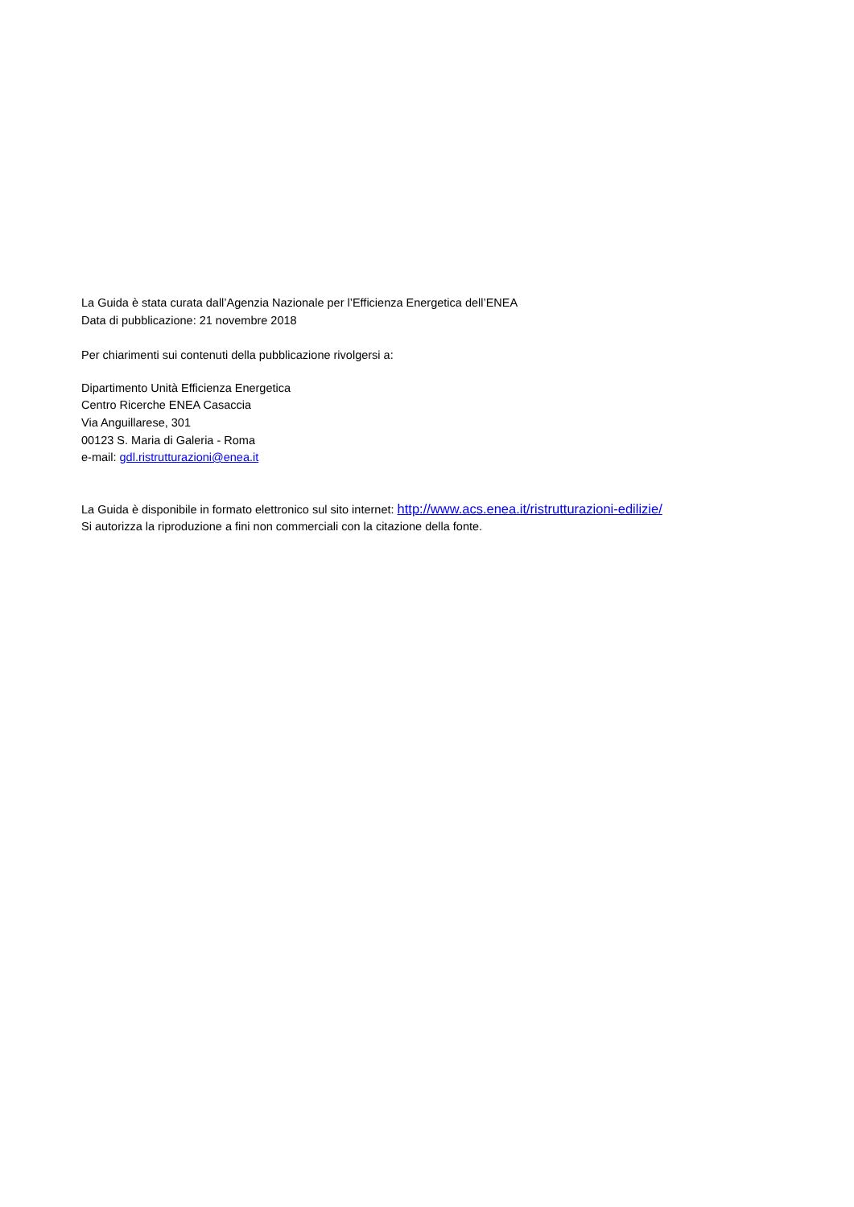La Guida è stata curata dall’Agenzia Nazionale per l’Efficienza Energetica dell’ENEA
Data di pubblicazione: 21 novembre 2018
Per chiarimenti sui contenuti della pubblicazione rivolgersi a:
Dipartimento Unità Efficienza Energetica
Centro Ricerche ENEA Casaccia
Via Anguillarese, 301
00123 S. Maria di Galeria - Roma
e-mail: gdl.ristrutturazioni@enea.it
La Guida è disponibile in formato elettronico sul sito internet: http://www.acs.enea.it/ristrutturazioni-edilizie/
Si autorizza la riproduzione a fini non commerciali con la citazione della fonte.